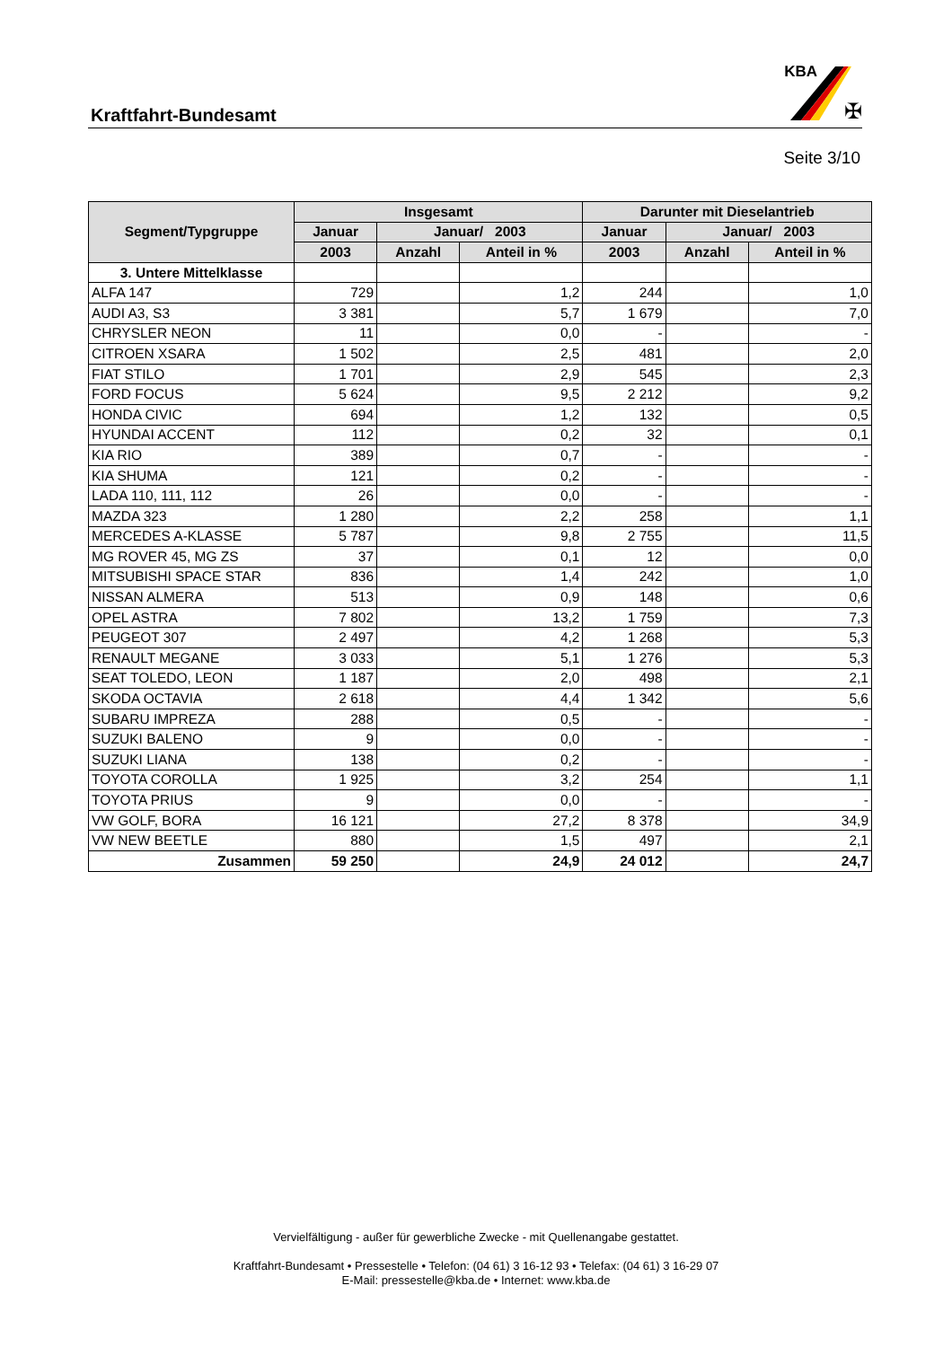Kraftfahrt-Bundesamt
KBA
✠
Seite 3/10
| Segment/Typgruppe | Insgesamt | | | Darunter mit Dieselantrieb | | |
| --- | --- | --- | --- | --- | --- | --- |
| | Januar | Januar/ 2003 | | Januar | Januar/ 2003 | |
| | 2003 | Anzahl | Anteil in % | 2003 | Anzahl | Anteil in % |
| 3. Untere Mittelklasse | | | | | | |
| ALFA 147 | 729 | | 1,2 | 244 | | 1,0 |
| AUDI A3, S3 | 3 381 | | 5,7 | 1 679 | | 7,0 |
| CHRYSLER NEON | 11 | | 0,0 | - | | - |
| CITROEN XSARA | 1 502 | | 2,5 | 481 | | 2,0 |
| FIAT STILO | 1 701 | | 2,9 | 545 | | 2,3 |
| FORD FOCUS | 5 624 | | 9,5 | 2 212 | | 9,2 |
| HONDA CIVIC | 694 | | 1,2 | 132 | | 0,5 |
| HYUNDAI ACCENT | 112 | | 0,2 | 32 | | 0,1 |
| KIA RIO | 389 | | 0,7 | - | | - |
| KIA SHUMA | 121 | | 0,2 | - | | - |
| LADA 110, 111, 112 | 26 | | 0,0 | - | | - |
| MAZDA 323 | 1 280 | | 2,2 | 258 | | 1,1 |
| MERCEDES A-KLASSE | 5 787 | | 9,8 | 2 755 | | 11,5 |
| MG ROVER 45, MG ZS | 37 | | 0,1 | 12 | | 0,0 |
| MITSUBISHI SPACE STAR | 836 | | 1,4 | 242 | | 1,0 |
| NISSAN ALMERA | 513 | | 0,9 | 148 | | 0,6 |
| OPEL ASTRA | 7 802 | | 13,2 | 1 759 | | 7,3 |
| PEUGEOT 307 | 2 497 | | 4,2 | 1 268 | | 5,3 |
| RENAULT MEGANE | 3 033 | | 5,1 | 1 276 | | 5,3 |
| SEAT TOLEDO, LEON | 1 187 | | 2,0 | 498 | | 2,1 |
| SKODA OCTAVIA | 2 618 | | 4,4 | 1 342 | | 5,6 |
| SUBARU IMPREZA | 288 | | 0,5 | - | | - |
| SUZUKI BALENO | 9 | | 0,0 | - | | - |
| SUZUKI LIANA | 138 | | 0,2 | - | | - |
| TOYOTA COROLLA | 1 925 | | 3,2 | 254 | | 1,1 |
| TOYOTA PRIUS | 9 | | 0,0 | - | | - |
| VW GOLF, BORA | 16 121 | | 27,2 | 8 378 | | 34,9 |
| VW NEW BEETLE | 880 | | 1,5 | 497 | | 2,1 |
| Zusammen | 59 250 | | 24,9 | 24 012 | | 24,7 |
Vervielfältigung - außer für gewerbliche Zwecke - mit Quellenangabe gestattet.
Kraftfahrt-Bundesamt • Pressestelle • Telefon: (04 61) 3 16-12 93 • Telefax: (04 61) 3 16-29 07
E-Mail: pressestelle@kba.de • Internet: www.kba.de